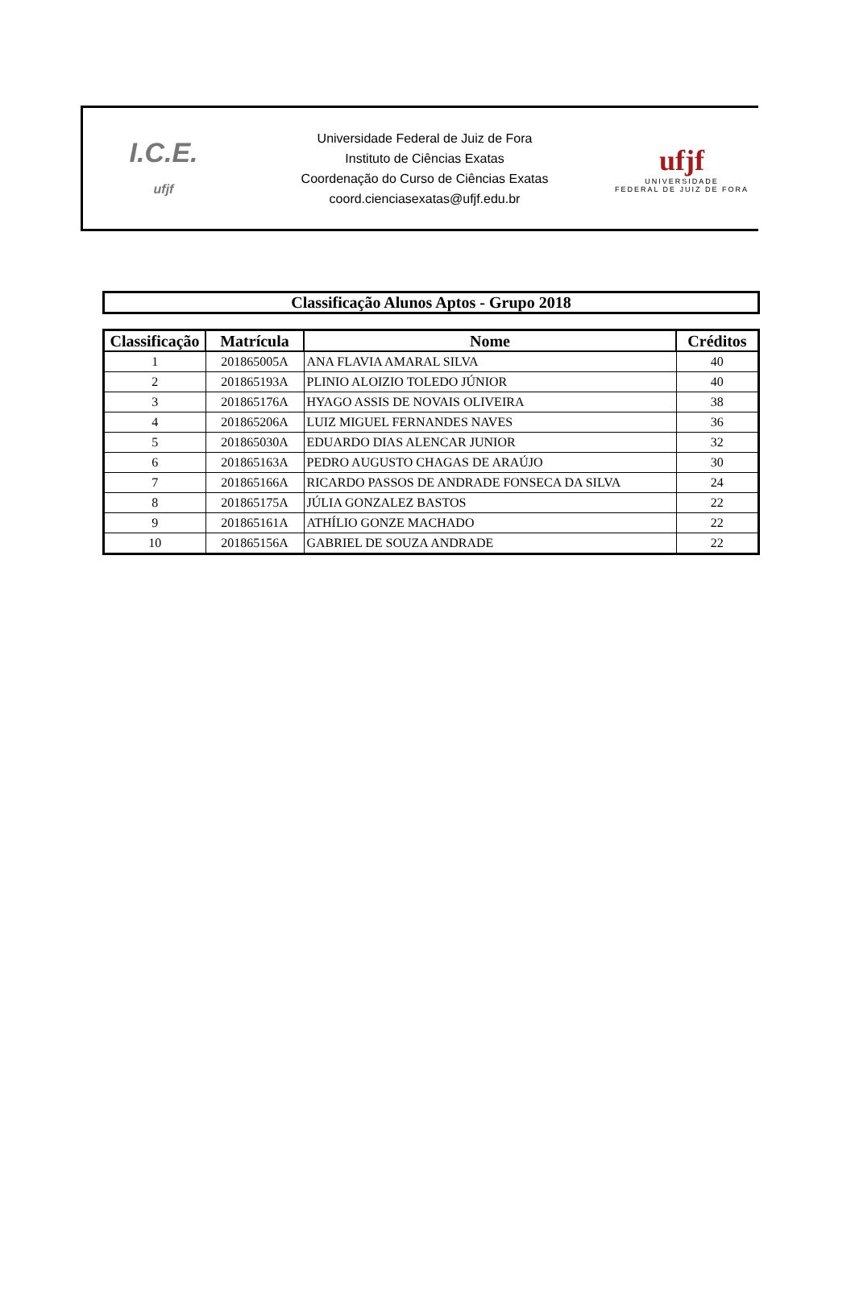I.C.E.
ufjf
Universidade Federal de Juiz de Fora
Instituto de Ciências Exatas
Coordenação do Curso de Ciências Exatas
coord.cienciasexatas@ufjf.edu.br
ufjf
UNIVERSIDADE
FEDERAL DE JUIZ DE FORA
Classificação Alunos Aptos - Grupo 2018
| Classificação | Matrícula | Nome | Créditos |
| --- | --- | --- | --- |
| 1 | 201865005A | ANA FLAVIA AMARAL SILVA | 40 |
| 2 | 201865193A | PLINIO ALOIZIO TOLEDO JÚNIOR | 40 |
| 3 | 201865176A | HYAGO ASSIS DE NOVAIS OLIVEIRA | 38 |
| 4 | 201865206A | LUIZ MIGUEL FERNANDES NAVES | 36 |
| 5 | 201865030A | EDUARDO DIAS ALENCAR JUNIOR | 32 |
| 6 | 201865163A | PEDRO AUGUSTO CHAGAS DE ARAÚJO | 30 |
| 7 | 201865166A | RICARDO PASSOS DE ANDRADE FONSECA DA SILVA | 24 |
| 8 | 201865175A | JÚLIA GONZALEZ BASTOS | 22 |
| 9 | 201865161A | ATHÍLIO GONZE MACHADO | 22 |
| 10 | 201865156A | GABRIEL DE SOUZA ANDRADE | 22 |